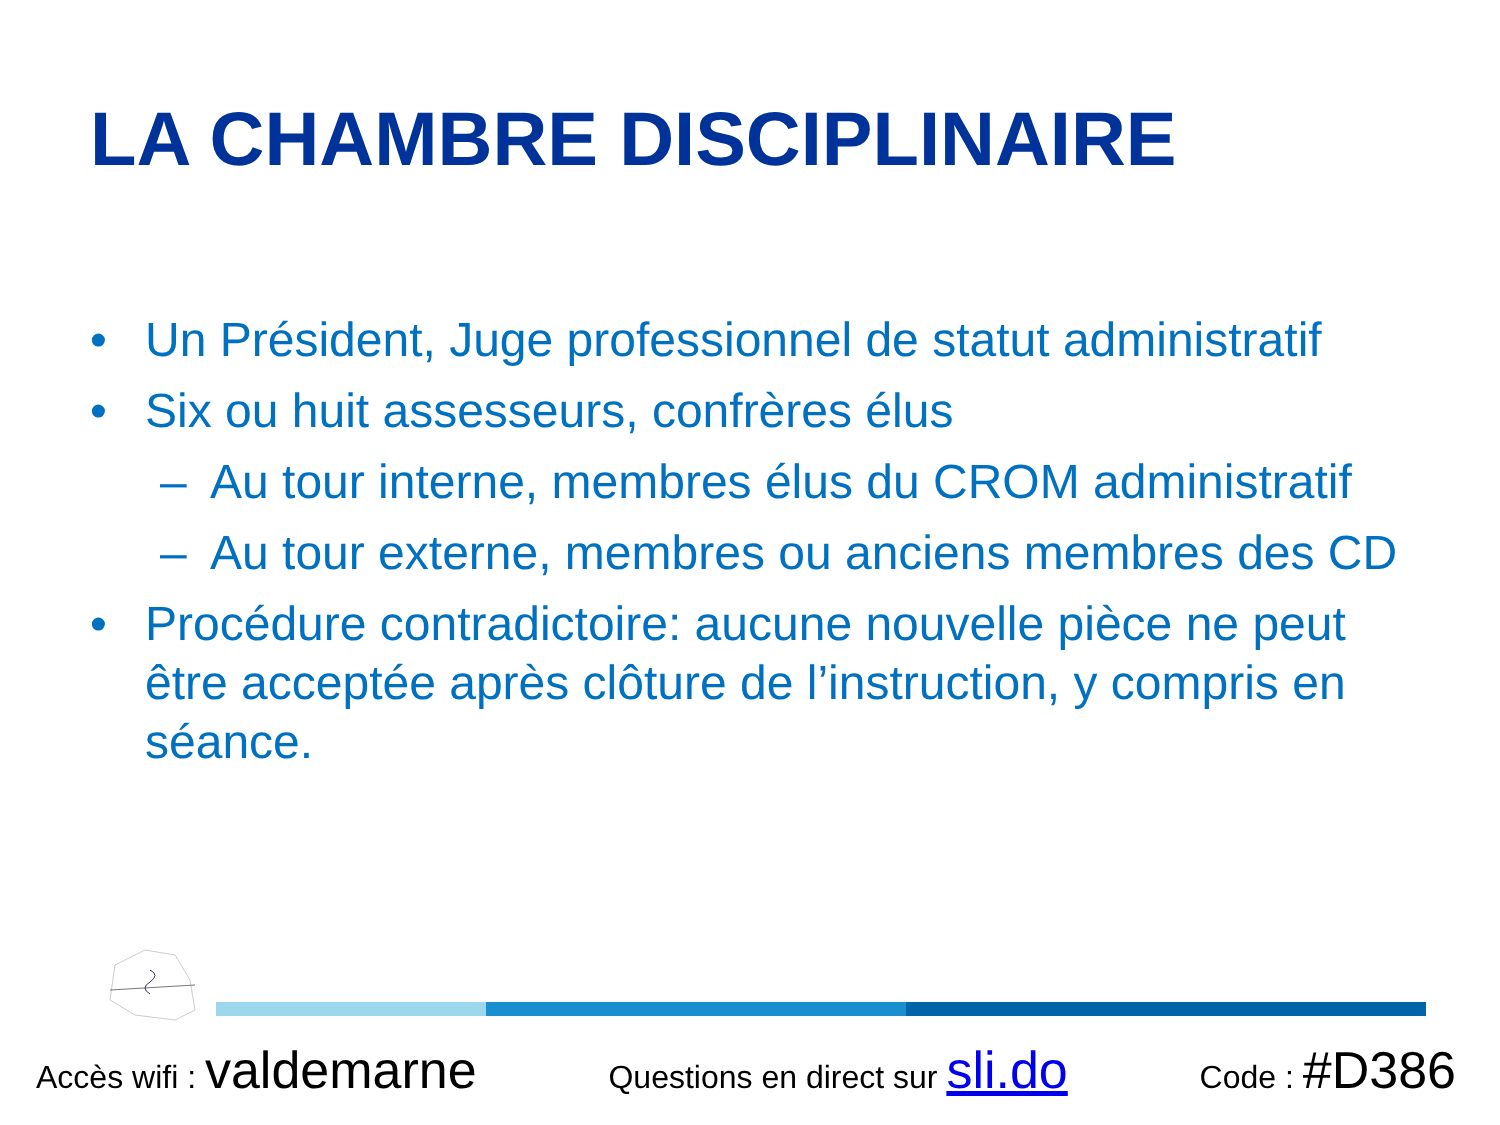LA CHAMBRE DISCIPLINAIRE
• Un Président, Juge professionnel de statut administratif
• Six ou huit assesseurs, confrères élus
– Au tour interne, membres élus du CROM administratif
– Au tour externe, membres ou anciens membres des CD
• Procédure contradictoire: aucune nouvelle pièce ne peut être acceptée après clôture de l’instruction, y compris en séance.
Accès wifi : valdemarne Questions en direct sur sli.do Code : #D386